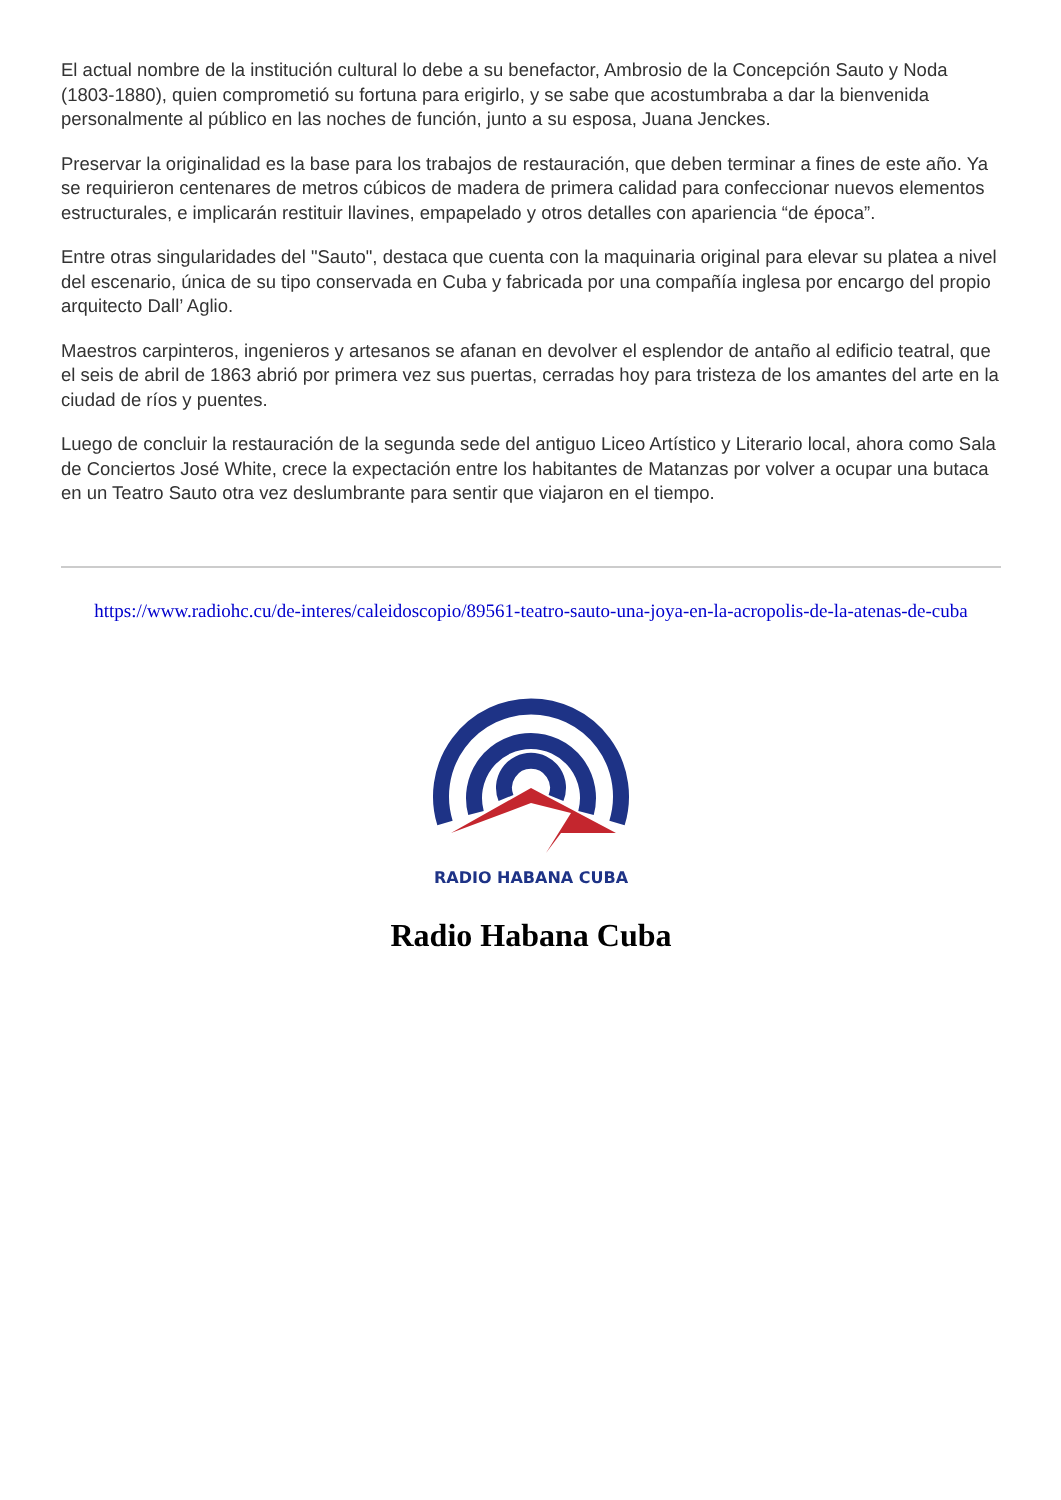El actual nombre de la institución cultural lo debe a su benefactor, Ambrosio de la Concepción Sauto y Noda (1803-1880), quien comprometió su fortuna para erigirlo, y se sabe que acostumbraba a dar la bienvenida personalmente al público en las noches de función, junto a su esposa, Juana Jenckes.
Preservar la originalidad es la base para los trabajos de restauración, que deben terminar a fines de este año. Ya se requirieron centenares de metros cúbicos de madera de primera calidad para confeccionar nuevos elementos estructurales, e implicarán restituir llavines, empapelado y otros detalles con apariencia “de época”.
Entre otras singularidades del "Sauto", destaca que cuenta con la maquinaria original para elevar su platea a nivel del escenario, única de su tipo conservada en Cuba y fabricada por una compañía inglesa por encargo del propio arquitecto Dall’ Aglio.
Maestros carpinteros, ingenieros y artesanos se afanan en devolver el esplendor de antaño al edificio teatral, que el seis de abril de 1863 abrió por primera vez sus puertas, cerradas hoy para tristeza de los amantes del arte en la ciudad de ríos y puentes.
Luego de concluir la restauración de la segunda sede del antiguo Liceo Artístico y Literario local, ahora como Sala de Conciertos José White, crece la expectación entre los habitantes de Matanzas por volver a ocupar una butaca en un Teatro Sauto otra vez deslumbrante para sentir que viajaron en el tiempo.
https://www.radiohc.cu/de-interes/caleidoscopio/89561-teatro-sauto-una-joya-en-la-acropolis-de-la-atenas-de-cuba
RADIO HABANA CUBA
Radio Habana Cuba